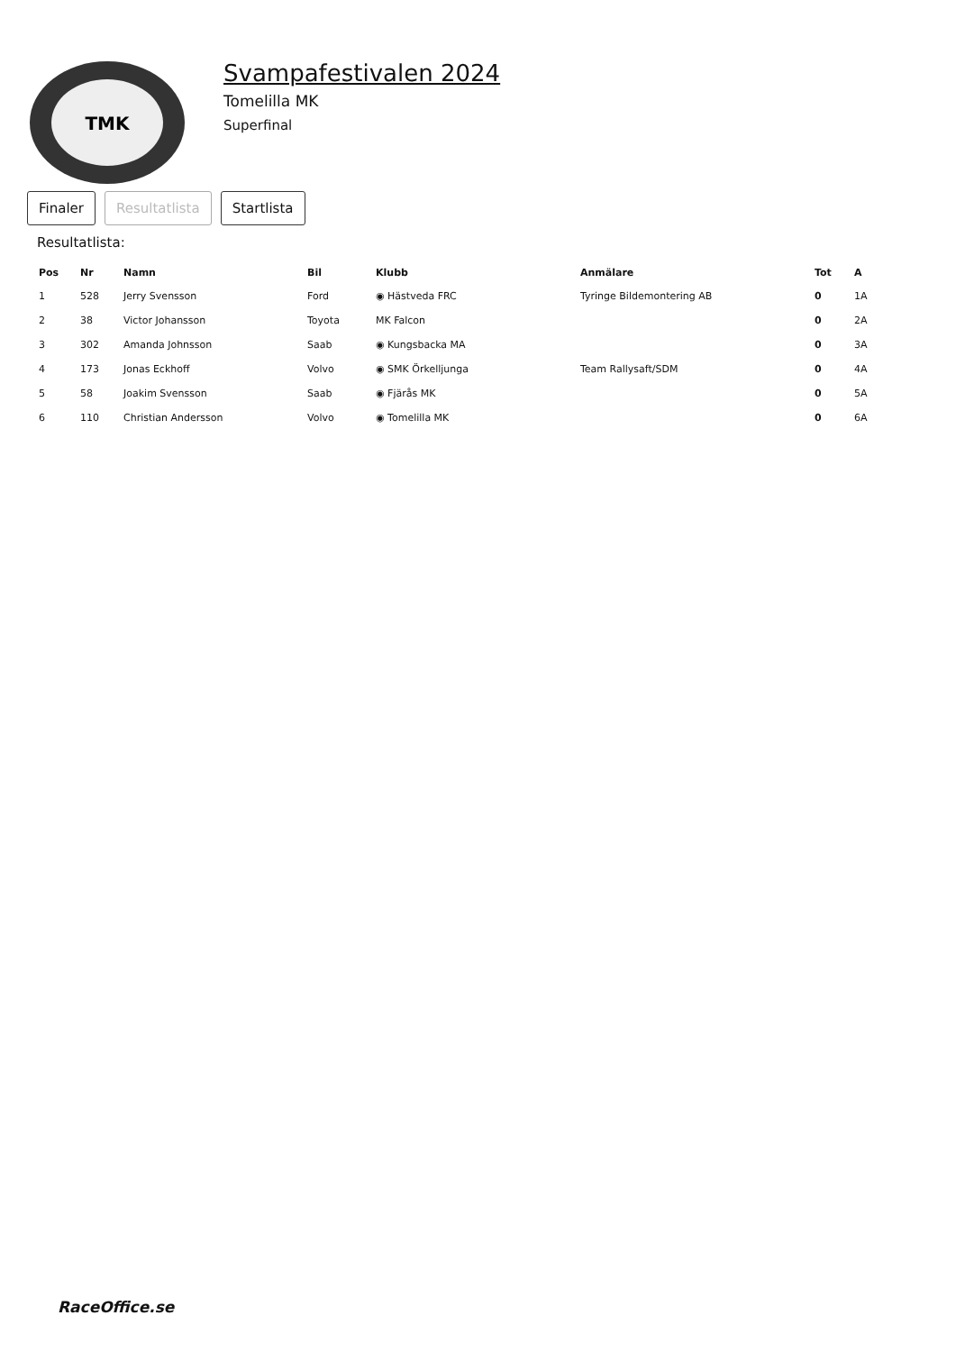TMK
Svampafestivalen 2024
Tomelilla MK
Superfinal
Finaler Resultatlista Startlista
Resultatlista:
| Pos | Nr | Namn | Bil | Klubb | Anmälare | Tot | A |
| --- | --- | --- | --- | --- | --- | --- | --- |
| 1 | 528 | Jerry Svensson | Ford | ◉ Hästveda FRC | Tyringe Bildemontering AB | 0 | 1A |
| 2 | 38 | Victor Johansson | Toyota | MK Falcon | | 0 | 2A |
| 3 | 302 | Amanda Johnsson | Saab | ◉ Kungsbacka MA | | 0 | 3A |
| 4 | 173 | Jonas Eckhoff | Volvo | ◉ SMK Örkelljunga | Team Rallysaft/SDM | 0 | 4A |
| 5 | 58 | Joakim Svensson | Saab | ◉ Fjärås MK | | 0 | 5A |
| 6 | 110 | Christian Andersson | Volvo | ◉ Tomelilla MK | | 0 | 6A |
RaceOffice.se